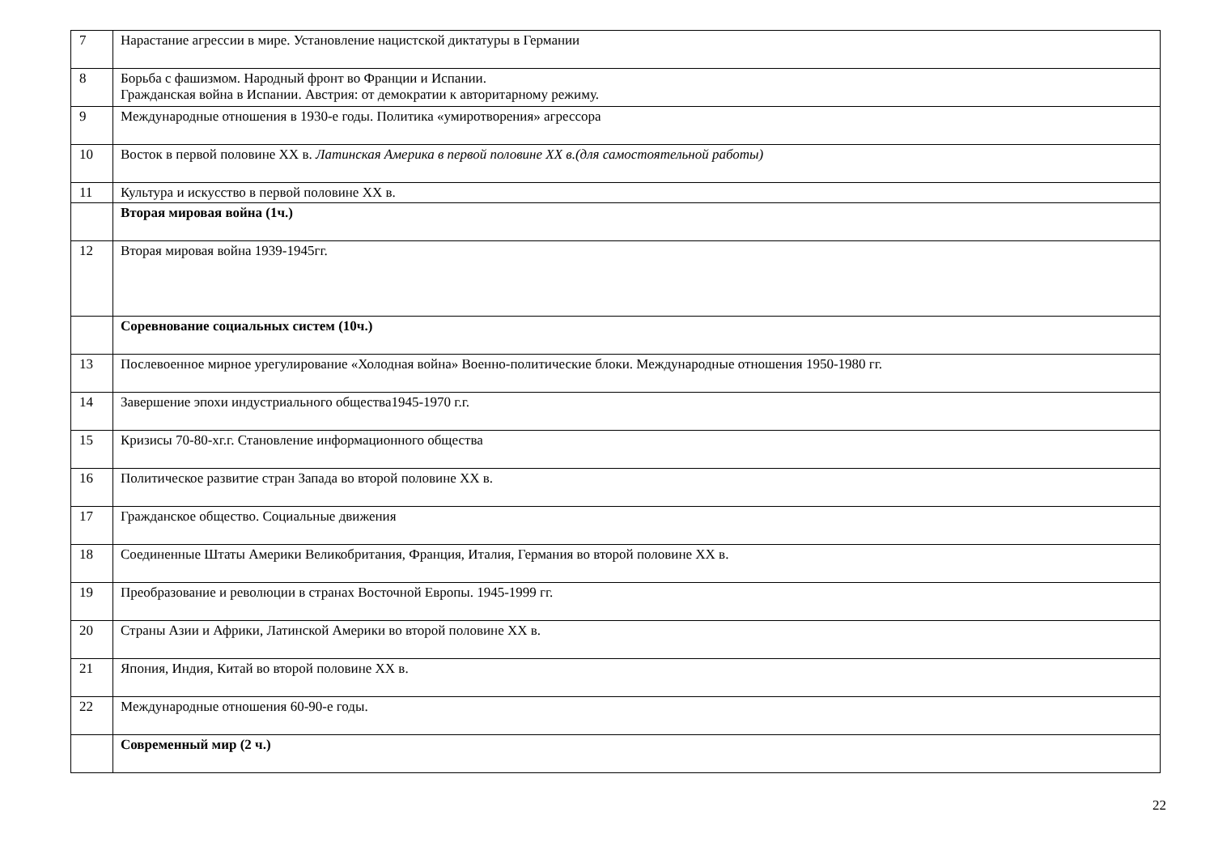| 7 | Нарастание агрессии в мире. Установление нацистской диктатуры в Германии |
| 8 | Борьба с фашизмом. Народный фронт во Франции и Испании. Гражданская война в Испании. Австрия: от демократии к авторитарному режиму. |
| 9 | Международные отношения в 1930-е годы. Политика «умиротворения» агрессора |
| 10 | Восток в первой половине XX в. Латинская Америка в первой половине XX в.(для самостоятельной работы) |
| 11 | Культура и искусство в первой половине XX в. |
| | Вторая мировая война (1ч.) |
| 12 | Вторая мировая война 1939-1945гг. |
| | Соревнование социальных систем (10ч.) |
| 13 | Послевоенное мирное урегулирование «Холодная война» Военно-политические блоки. Международные отношения 1950-1980 гг. |
| 14 | Завершение эпохи индустриального общества1945-1970 г.г. |
| 15 | Кризисы 70-80-хг.г. Становление информационного общества |
| 16 | Политическое развитие стран Запада во второй половине XX в. |
| 17 | Гражданское общество. Социальные движения |
| 18 | Соединенные Штаты Америки Великобритания, Франция, Италия, Германия во второй половине XX в. |
| 19 | Преобразование и революции в странах Восточной Европы. 1945-1999 гг. |
| 20 | Страны Азии и Африки, Латинской Америки во второй половине XX в. |
| 21 | Япония, Индия, Китай во второй половине XX в. |
| 22 | Международные отношения 60-90-е годы. |
| | Современный мир (2 ч.) |
22